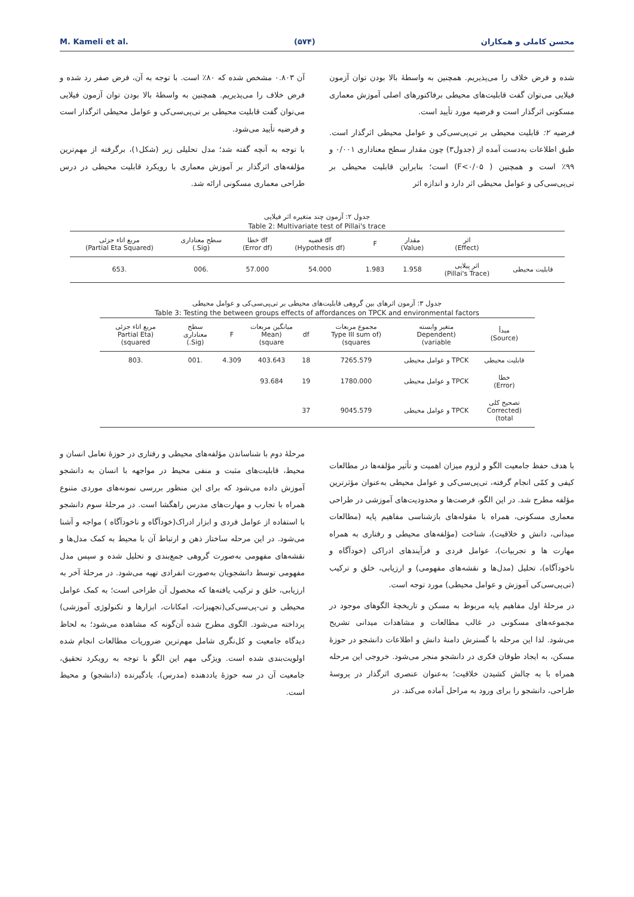M. Kameli et al. (۵۷۴) محسن کاملی و همکاران
شده و فرض خلاف را می‌پذیریم. همچنین به واسطهٔ بالا بودن توان آزمون فیلایی می‌توان گفت قابلیت‌های محیطی برفاکتورهای اصلی آموزش معماری مسکونی اثرگذار است و فرضیه مورد تأیید است.
فرضیه ۲: قابلیت محیطی بر تی‌پی‌سی‌کی و عوامل محیطی اثرگذار است. طبق اطلاعات به‌دست آمده از (جدول۳) چون مقدار سطح معناداری ۰/۰۰۱ و ۹۹٪ است و همچنین ( F<۰/۰۵) است؛ بنابراین قابلیت محیطی بر تی‌پی‌سی‌کی و عوامل محیطی اثر دارد و اندازه اثر
آن ۰.۸۰۳ مشخص شده که ۸۰٪ است. با توجه به آن، فرض صفر رد شده و فرض خلاف را می‌پذیریم. همچنین به واسطهٔ بالا بودن توان آزمون فیلایی می‌توان گفت قابلیت محیطی بر تی‌پی‌سی‌کی و عوامل محیطی اثرگذار است و فرضیه تأیید می‌شود.
با توجه به آنچه گفته شد؛ مدل تحلیلی زیر (شکل۱)، برگرفته از مهم‌ترین مؤلفه‌های اثرگذار بر آموزش معماری با رویکرد قابلیت محیطی در درس طراحی معماری مسکونی ارائه شد.
جدول ۲: آزمون چند متغیره اثر فیلایی
Table 2: Multivariate test of Pillai's trace
| | اثر (Effect) | مقدار (Value) | F | df قضیه (Hypothesis df) | df خطا (Error df) | سطح معناداری (Sig.) | مربع اتاء جزئی (Partial Eta Squared) |
| --- | --- | --- | --- | --- | --- | --- | --- |
| قابلیت محیطی | اثر پیلایی (Pillai's Trace) | 1.958 | 1.983 | 54.000 | 57.000 | .006 | .653 |
جدول ۳: آزمون اثرهای بین گروهی قابلیت‌های محیطی بر تی‌پی‌سی‌کی و عوامل محیطی
Table 3: Testing the between groups effects of affordances on TPCK and environmental factors
| مبدأ (Source) | متغیر وابسته (Dependent variable) | مجموع مربعات (Type III sum of squares) | df | میانگین مربعات (Mean square) | F | سطح معناداری (Sig.) | مربع اتاء جزئی (Partial Eta squared) |
| --- | --- | --- | --- | --- | --- | --- | --- |
| قابلیت محیطی | TPCK و عوامل محیطی | 7265.579 | 18 | 403.643 | 4.309 | .001 | .803 |
| خطا (Error) | TPCK و عوامل محیطی | 1780.000 | 19 | 93.684 | | | |
| تصحیح کلی (Corrected total) | TPCK و عوامل محیطی | 9045.579 | 37 | | | | |
با هدف حفظ جامعیت الگو و لزوم میزان اهمیت و تأثیر مؤلفه‌ها در مطالعات کیفی و کمّی انجام گرفته، تی‌پی‌سی‌کی و عوامل محیطی به‌عنوان مؤثرترین مؤلفه مطرح شد. در این الگو، فرصت‌ها و محدودیت‌های آموزشی در طراحی معماری مسکونی، همراه با مقوله‌های بازشناسی مفاهیم پایه (مطالعات میدانی، دانش و خلاقیت)، شناخت (مؤلفه‌های محیطی و رفتاری به همراه مهارت ها و تجربیات)، عوامل فردی و فرآیندهای ادراکی (خودآگاه و ناخودآگاه)، تحلیل (مدل‌ها و نقشه‌های مفهومی) و ارزیابی، خلق و ترکیب (تی‌پی‌سی‌کی آموزش و عوامل محیطی) مورد توجه است.
در مرحلهٔ اول مفاهیم پایه مربوط به مسکن و تاریخچهٔ الگوهای موجود در مجموعه‌های مسکونی در غالب مطالعات و مشاهدات میدانی تشریح می‌شود. لذا این مرحله با گسترش دامنهٔ دانش و اطلاعات دانشجو در حوزهٔ مسکن، به ایجاد طوفان فکری در دانشجو منجر می‌شود. خروجی این مرحله همراه با به چالش کشیدن خلاقیت؛ به‌عنوان عنصری اثرگذار در پروسهٔ طراحی، دانشجو را برای ورود به مراحل آماده می‌کند. در
مرحلهٔ دوم با شناساندن مؤلفه‌های محیطی و رفتاری در حوزهٔ تعامل انسان و محیط، قابلیت‌های مثبت و منفی محیط در مواجهه با انسان به دانشجو آموزش داده می‌شود که برای این منظور بررسی نمونه‌های موردی متنوع همراه با تجارب و مهارت‌های مدرس راهگشا است. در مرحلهٔ سوم دانشجو با استفاده از عوامل فردی و ابزار ادراک(خودآگاه و ناخودآگاه ) مواجه و آشنا می‌شود. در این مرحله ساختار ذهن و ارتباط آن با محیط به کمک مدل‌ها و نقشه‌های مفهومی به‌صورت گروهی جمع‌بندی و تحلیل شده و سپس مدل مفهومی توسط دانشجویان به‌صورت انفرادی تهیه می‌شود. در مرحلهٔ آخر به ارزیابی، خلق و ترکیب یافته‌ها که محصول آن طراحی است؛ به کمک عوامل محیطی و تی-پی‌سی‌کی(تجهیزات، امکانات، ابزارها و تکنولوژی آموزشی) پرداخته می‌شود. الگوی مطرح شده آن‌گونه که مشاهده می‌شود؛ به لحاظ دیدگاه جامعیت و کل‌نگری شامل مهم‌ترین ضروریات مطالعات انجام شده اولویت‌بندی شده است. ویژگی مهم این الگو با توجه به رویکرد تحقیق، جامعیت آن در سه حوزهٔ یاددهنده (مدرس)، یادگیرنده (دانشجو) و محیط است.